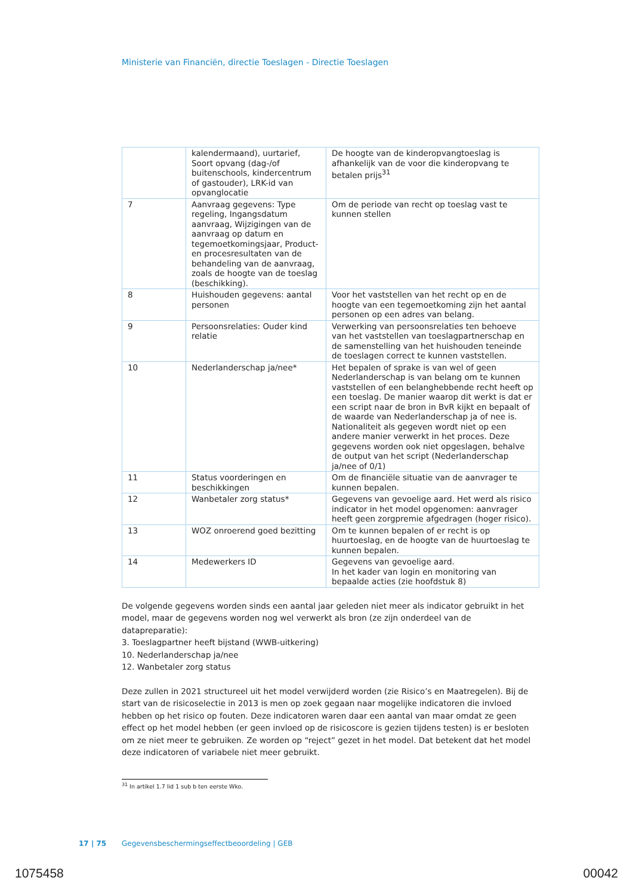Ministerie van Financiën, directie Toeslagen - Directie Toeslagen
| | kalendermaand), uurtarief, Soort opvang (dag-/of buitenschools, kindercentrum of gastouder), LRK-id van opvanglocatie | De hoogte van de kinderopvangtoeslag is afhankelijk van de voor die kinderopvang te betalen prijs<sup>31</sup> |
| 7 | Aanvraag gegevens: Type regeling, Ingangsdatum aanvraag, Wijzigingen van de aanvraag op datum en tegemoetkomingsjaar, Product- en procesresultaten van de behandeling van de aanvraag, zoals de hoogte van de toeslag (beschikking). | Om de periode van recht op toeslag vast te kunnen stellen |
| 8 | Huishouden gegevens: aantal personen | Voor het vaststellen van het recht op en de hoogte van een tegemoetkoming zijn het aantal personen op een adres van belang. |
| 9 | Persoonsrelaties: Ouder kind relatie | Verwerking van persoonsrelaties ten behoeve van het vaststellen van toeslagpartnerschap en de samenstelling van het huishouden teneinde de toeslagen correct te kunnen vaststellen. |
| 10 | Nederlanderschap ja/nee* | Het bepalen of sprake is van wel of geen Nederlanderschap is van belang om te kunnen vaststellen of een belanghebbende recht heeft op een toeslag. De manier waarop dit werkt is dat er een script naar de bron in BvR kijkt en bepaalt of de waarde van Nederlanderschap ja of nee is. Nationaliteit als gegeven wordt niet op een andere manier verwerkt in het proces. Deze gegevens worden ook niet opgeslagen, behalve de output van het script (Nederlanderschap ja/nee of 0/1) |
| 11 | Status voorderingen en beschikkingen | Om de financiële situatie van de aanvrager te kunnen bepalen. |
| 12 | Wanbetaler zorg status* | Gegevens van gevoelige aard. Het werd als risico indicator in het model opgenomen: aanvrager heeft geen zorgpremie afgedragen (hoger risico). |
| 13 | WOZ onroerend goed bezitting | Om te kunnen bepalen of er recht is op huurtoeslag, en de hoogte van de huurtoeslag te kunnen bepalen. |
| 14 | Medewerkers ID | Gegevens van gevoelige aard. In het kader van login en monitoring van bepaalde acties (zie hoofdstuk 8) |
De volgende gegevens worden sinds een aantal jaar geleden niet meer als indicator gebruikt in het model, maar de gegevens worden nog wel verwerkt als bron (ze zijn onderdeel van de datapreparatie):
3. Toeslagpartner heeft bijstand (WWB-uitkering)
10. Nederlanderschap ja/nee
12. Wanbetaler zorg status
Deze zullen in 2021 structureel uit het model verwijderd worden (zie Risico’s en Maatregelen). Bij de start van de risicoselectie in 2013 is men op zoek gegaan naar mogelijke indicatoren die invloed hebben op het risico op fouten. Deze indicatoren waren daar een aantal van maar omdat ze geen effect op het model hebben (er geen invloed op de risicoscore is gezien tijdens testen) is er besloten om ze niet meer te gebruiken. Ze worden op “reject” gezet in het model. Dat betekent dat het model deze indicatoren of variabele niet meer gebruikt.
<sup>31</sup> In artikel 1.7 lid 1 sub b ten eerste Wko.
17 | 75 Gegevensbeschermingseffectbeoordeling | GEB
1075458 00042